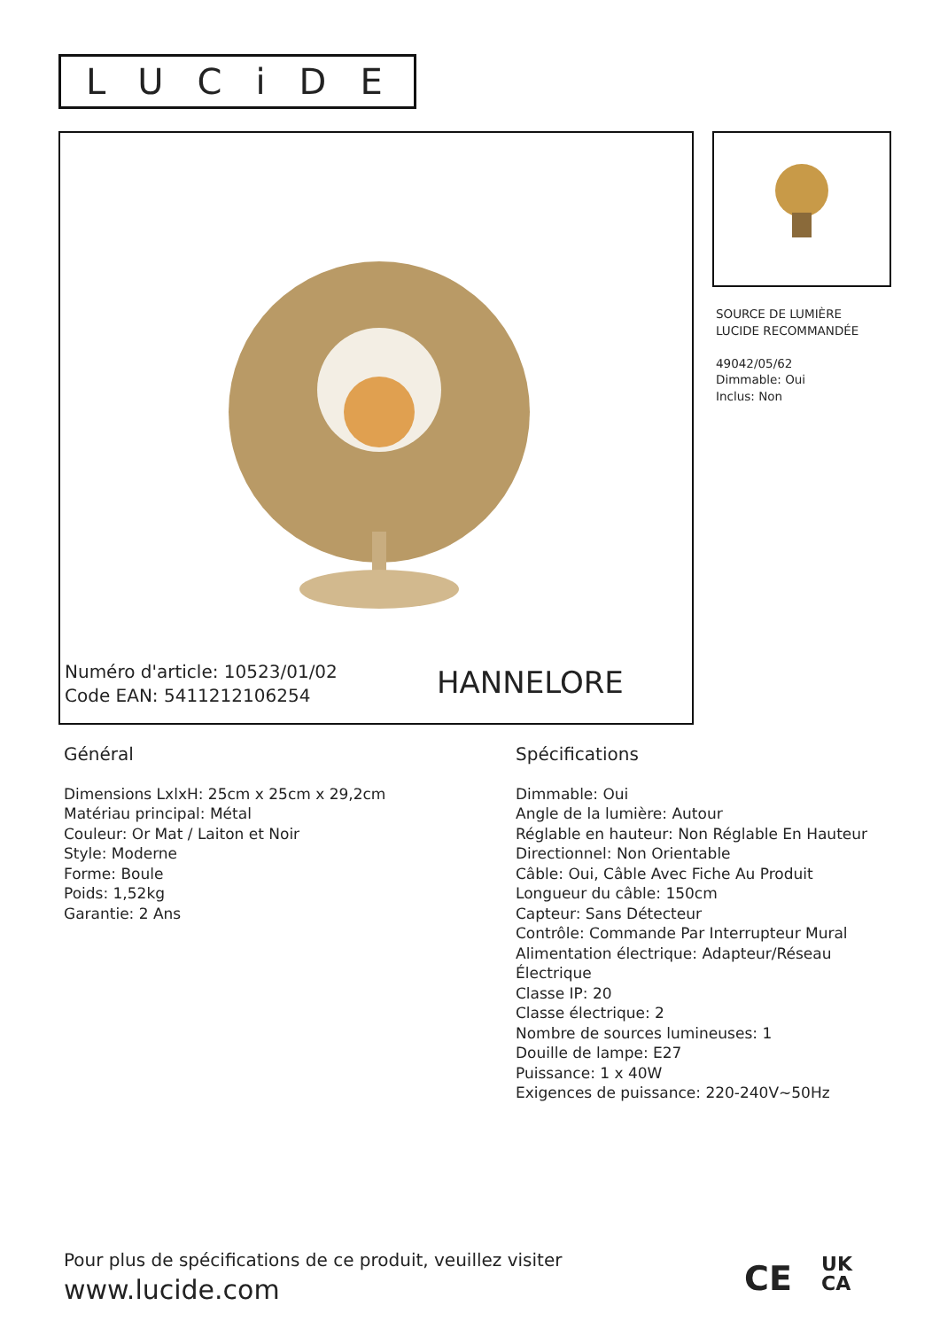LUCiDE
Numéro d'article: 10523/01/02
Code EAN: 5411212106254
HANNELORE
SOURCE DE LUMIÈRE
LUCIDE RECOMMANDÉE
49042/05/62
Dimmable: Oui
Inclus: Non
Général
Dimensions LxlxH: 25cm x 25cm x 29,2cm
Matériau principal: Métal
Couleur: Or Mat / Laiton et Noir
Style: Moderne
Forme: Boule
Poids: 1,52kg
Garantie: 2 Ans
Spécifications
Dimmable: Oui
Angle de la lumière: Autour
Réglable en hauteur: Non Réglable En Hauteur
Directionnel: Non Orientable
Câble: Oui, Câble Avec Fiche Au Produit
Longueur du câble: 150cm
Capteur: Sans Détecteur
Contrôle: Commande Par Interrupteur Mural
Alimentation électrique: Adapteur/Réseau Électrique
Classe IP: 20
Classe électrique: 2
Nombre de sources lumineuses: 1
Douille de lampe: E27
Puissance: 1 x 40W
Exigences de puissance: 220-240V~50Hz
Pour plus de spécifications de ce produit, veuillez visiter
www.lucide.com
CE UK
CA